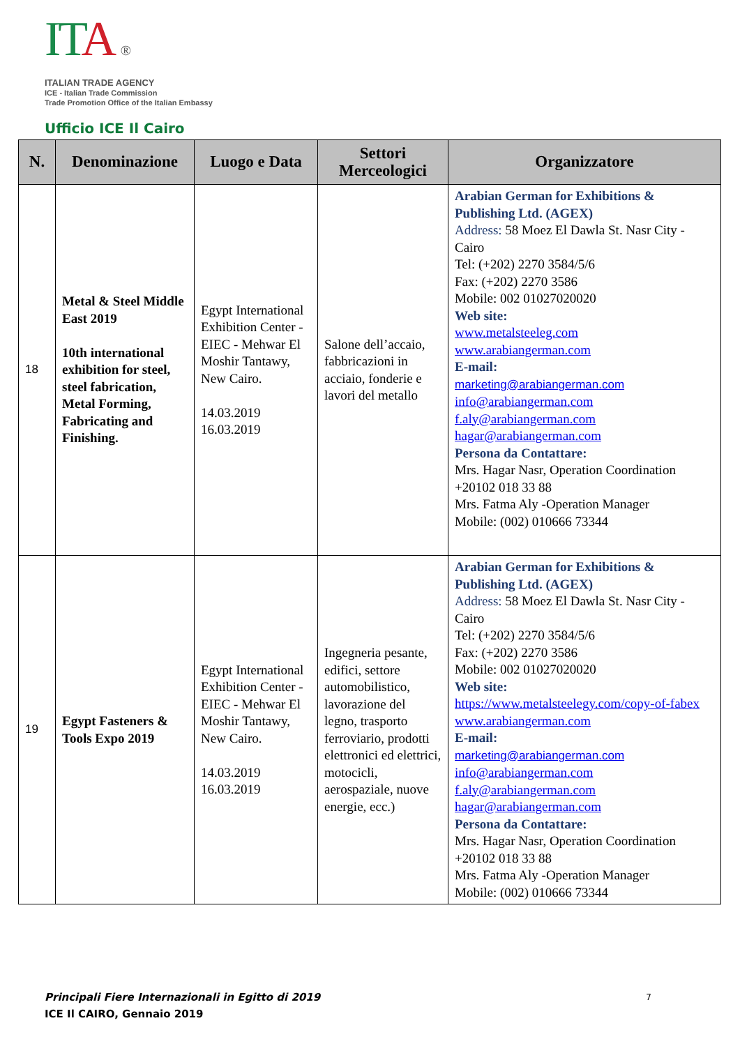ITA ®
ITALIAN TRADE AGENCY
ICE - Italian Trade Commission
Trade Promotion Office of the Italian Embassy
Ufficio ICE Il Cairo
| N. | Denominazione | Luogo e Data | Settori Merceologici | Organizzatore |
| --- | --- | --- | --- | --- |
| 18 | Metal & Steel Middle East 2019 10th international exhibition for steel, steel fabrication, Metal Forming, Fabricating and Finishing. | Egypt International Exhibition Center - EIEC - Mehwar El Moshir Tantawy, New Cairo. 14.03.2019 16.03.2019 | Salone dell’accaio, fabbricazioni in acciaio, fonderie e lavori del metallo | Arabian German for Exhibitions & Publishing Ltd. (AGEX) Address: 58 Moez El Dawla St. Nasr City - Cairo Tel: (+202) 2270 3584/5/6 Fax: (+202) 2270 3586 Mobile: 002 01027020020 Web site: www.metalsteeleg.com www.arabiangerman.com E-mail: marketing@arabiangerman.com info@arabiangerman.com f.aly@arabiangerman.com hagar@arabiangerman.com Persona da Contattare: Mrs. Hagar Nasr, Operation Coordination +20102 018 33 88 Mrs. Fatma Aly -Operation Manager Mobile: (002) 010666 73344 |
| 19 | Egypt Fasteners & Tools Expo 2019 | Egypt International Exhibition Center - EIEC - Mehwar El Moshir Tantawy, New Cairo. 14.03.2019 16.03.2019 | Ingegneria pesante, edifici, settore automobilistico, lavorazione del legno, trasporto ferroviario, prodotti elettronici ed elettrici, motocicli, aerospaziale, nuove energie, ecc.) | Arabian German for Exhibitions & Publishing Ltd. (AGEX) Address: 58 Moez El Dawla St. Nasr City - Cairo Tel: (+202) 2270 3584/5/6 Fax: (+202) 2270 3586 Mobile: 002 01027020020 Web site: https://www.metalsteelegy.com/copy-of-fabex www.arabiangerman.com E-mail: marketing@arabiangerman.com info@arabiangerman.com f.aly@arabiangerman.com hagar@arabiangerman.com Persona da Contattare: Mrs. Hagar Nasr, Operation Coordination +20102 018 33 88 Mrs. Fatma Aly -Operation Manager Mobile: (002) 010666 73344 |
Principali Fiere Internazionali in Egitto di 2019 7
ICE Il CAIRO, Gennaio 2019